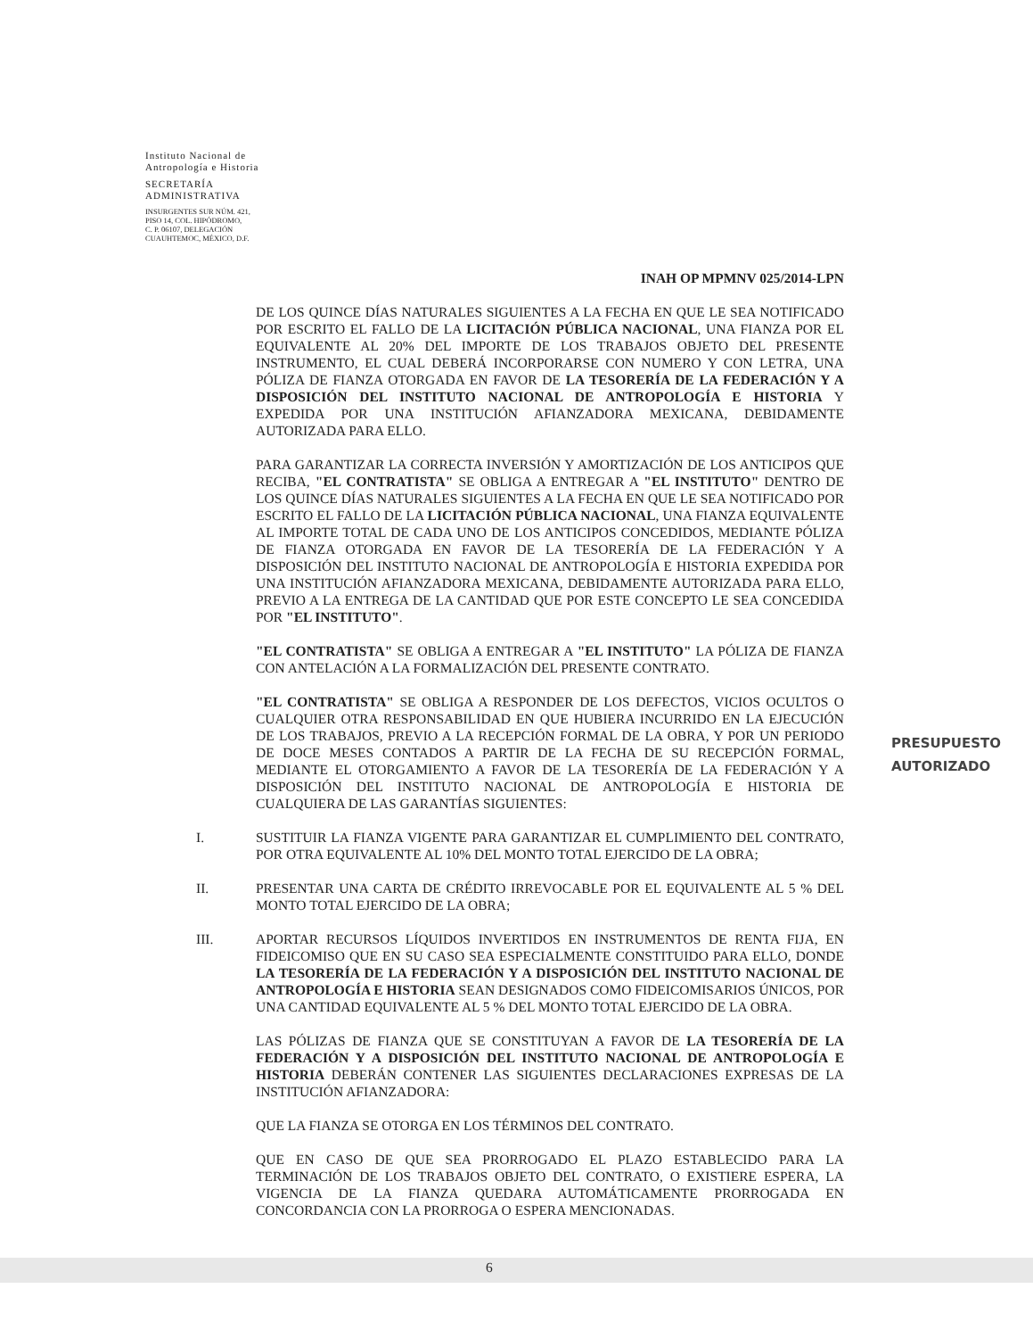Instituto Nacional de
Antropología e Historia
SECRETARÍA
ADMINISTRATIVA
INSURGENTES SUR NÚM. 421,
PISO 14, COL. HIPÓDROMO,
C. P. 06107, DELEGACIÓN
CUAUHTEMOC, MÉXICO, D.F.
INAH OP MPMNV 025/2014-LPN
DE LOS QUINCE DÍAS NATURALES SIGUIENTES A LA FECHA EN QUE LE SEA NOTIFICADO POR ESCRITO EL FALLO DE LA LICITACIÓN PÚBLICA NACIONAL, UNA FIANZA POR EL EQUIVALENTE AL 20% DEL IMPORTE DE LOS TRABAJOS OBJETO DEL PRESENTE INSTRUMENTO, EL CUAL DEBERÁ INCORPORARSE CON NUMERO Y CON LETRA, UNA PÓLIZA DE FIANZA OTORGADA EN FAVOR DE LA TESORERÍA DE LA FEDERACIÓN Y A DISPOSICIÓN DEL INSTITUTO NACIONAL DE ANTROPOLOGÍA E HISTORIA Y EXPEDIDA POR UNA INSTITUCIÓN AFIANZADORA MEXICANA, DEBIDAMENTE AUTORIZADA PARA ELLO.
PARA GARANTIZAR LA CORRECTA INVERSIÓN Y AMORTIZACIÓN DE LOS ANTICIPOS QUE RECIBA, "EL CONTRATISTA" SE OBLIGA A ENTREGAR A "EL INSTITUTO" DENTRO DE LOS QUINCE DÍAS NATURALES SIGUIENTES A LA FECHA EN QUE LE SEA NOTIFICADO POR ESCRITO EL FALLO DE LA LICITACIÓN PÚBLICA NACIONAL, UNA FIANZA EQUIVALENTE AL IMPORTE TOTAL DE CADA UNO DE LOS ANTICIPOS CONCEDIDOS, MEDIANTE PÓLIZA DE FIANZA OTORGADA EN FAVOR DE LA TESORERÍA DE LA FEDERACIÓN Y A DISPOSICIÓN DEL INSTITUTO NACIONAL DE ANTROPOLOGÍA E HISTORIA EXPEDIDA POR UNA INSTITUCIÓN AFIANZADORA MEXICANA, DEBIDAMENTE AUTORIZADA PARA ELLO, PREVIO A LA ENTREGA DE LA CANTIDAD QUE POR ESTE CONCEPTO LE SEA CONCEDIDA POR "EL INSTITUTO".
"EL CONTRATISTA" SE OBLIGA A ENTREGAR A "EL INSTITUTO" LA PÓLIZA DE FIANZA CON ANTELACIÓN A LA FORMALIZACIÓN DEL PRESENTE CONTRATO.
"EL CONTRATISTA" SE OBLIGA A RESPONDER DE LOS DEFECTOS, VICIOS OCULTOS O CUALQUIER OTRA RESPONSABILIDAD EN QUE HUBIERA INCURRIDO EN LA EJECUCIÓN DE LOS TRABAJOS, PREVIO A LA RECEPCIÓN FORMAL DE LA OBRA, Y POR UN PERIODO DE DOCE MESES CONTADOS A PARTIR DE LA FECHA DE SU RECEPCIÓN FORMAL, MEDIANTE EL OTORGAMIENTO A FAVOR DE LA TESORERÍA DE LA FEDERACIÓN Y A DISPOSICIÓN DEL INSTITUTO NACIONAL DE ANTROPOLOGÍA E HISTORIA DE CUALQUIERA DE LAS GARANTÍAS SIGUIENTES:
I. SUSTITUIR LA FIANZA VIGENTE PARA GARANTIZAR EL CUMPLIMIENTO DEL CONTRATO, POR OTRA EQUIVALENTE AL 10% DEL MONTO TOTAL EJERCIDO DE LA OBRA;
II. PRESENTAR UNA CARTA DE CRÉDITO IRREVOCABLE POR EL EQUIVALENTE AL 5 % DEL MONTO TOTAL EJERCIDO DE LA OBRA;
III. APORTAR RECURSOS LÍQUIDOS INVERTIDOS EN INSTRUMENTOS DE RENTA FIJA, EN FIDEICOMISO QUE EN SU CASO SEA ESPECIALMENTE CONSTITUIDO PARA ELLO, DONDE LA TESORERÍA DE LA FEDERACIÓN Y A DISPOSICIÓN DEL INSTITUTO NACIONAL DE ANTROPOLOGÍA E HISTORIA SEAN DESIGNADOS COMO FIDEICOMISARIOS ÚNICOS, POR UNA CANTIDAD EQUIVALENTE AL 5 % DEL MONTO TOTAL EJERCIDO DE LA OBRA.
LAS PÓLIZAS DE FIANZA QUE SE CONSTITUYAN A FAVOR DE LA TESORERÍA DE LA FEDERACIÓN Y A DISPOSICIÓN DEL INSTITUTO NACIONAL DE ANTROPOLOGÍA E HISTORIA DEBERÁN CONTENER LAS SIGUIENTES DECLARACIONES EXPRESAS DE LA INSTITUCIÓN AFIANZADORA:
QUE LA FIANZA SE OTORGA EN LOS TÉRMINOS DEL CONTRATO.
QUE EN CASO DE QUE SEA PRORROGADO EL PLAZO ESTABLECIDO PARA LA TERMINACIÓN DE LOS TRABAJOS OBJETO DEL CONTRATO, O EXISTIERE ESPERA, LA VIGENCIA DE LA FIANZA QUEDARA AUTOMÁTICAMENTE PRORROGADA EN CONCORDANCIA CON LA PRORROGA O ESPERA MENCIONADAS.
PRESUPUESTO
AUTORIZADO
6